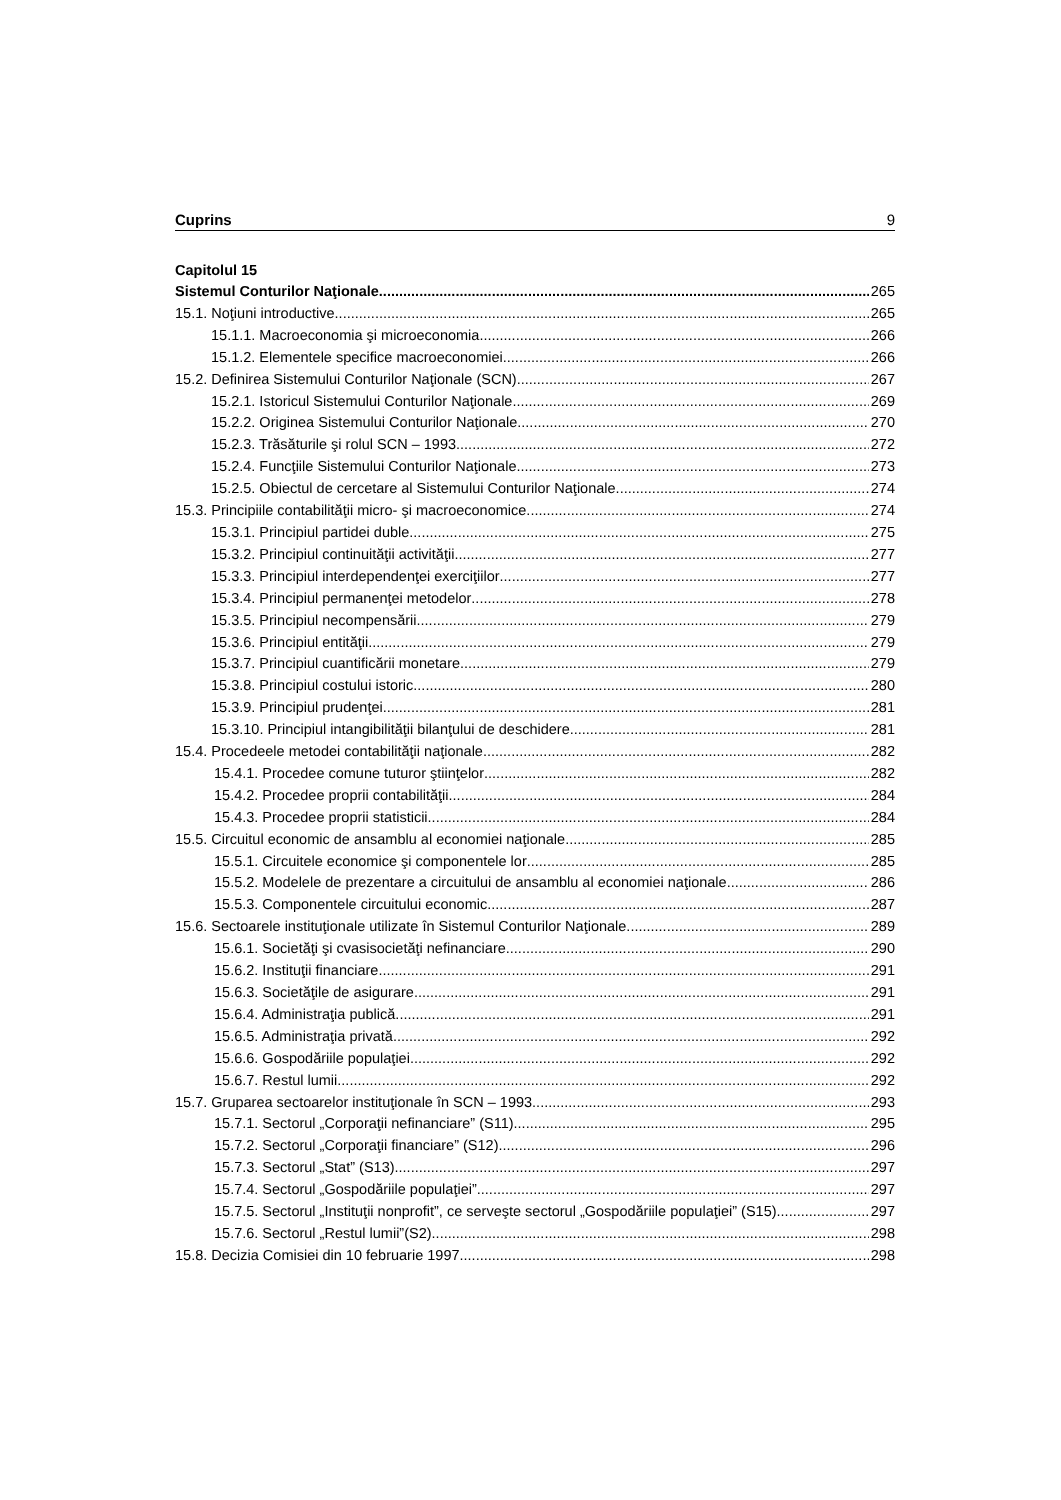Cuprins 9
Capitolul 15
Sistemul Conturilor Naţionale 265
15.1. Noţiuni introductive 265
15.1.1. Macroeconomia şi microeconomia 266
15.1.2. Elementele specifice macroeconomiei 266
15.2. Definirea Sistemului Conturilor Naţionale (SCN) 267
15.2.1. Istoricul Sistemului Conturilor Naţionale 269
15.2.2. Originea Sistemului Conturilor Naţionale 270
15.2.3. Trăsăturile şi rolul SCN – 1993 272
15.2.4. Funcţiile Sistemului Conturilor Naţionale 273
15.2.5. Obiectul de cercetare al Sistemului Conturilor Naţionale 274
15.3. Principiile contabilităţii micro- şi macroeconomice 274
15.3.1. Principiul partidei duble 275
15.3.2. Principiul continuităţii activităţii 277
15.3.3. Principiul interdependenţei exerciţiilor 277
15.3.4. Principiul permanenţei metodelor 278
15.3.5. Principiul necompensării 279
15.3.6. Principiul entităţii 279
15.3.7. Principiul cuantificării monetare 279
15.3.8. Principiul costului istoric 280
15.3.9. Principiul prudenţei 281
15.3.10. Principiul intangibilităţii bilanţului de deschidere 281
15.4. Procedeele metodei contabilităţii naţionale 282
15.4.1. Procedee comune tuturor ştiinţelor 282
15.4.2. Procedee proprii contabilităţii 284
15.4.3. Procedee proprii statisticii 284
15.5. Circuitul economic de ansamblu al economiei naţionale 285
15.5.1. Circuitele economice şi componentele lor 285
15.5.2. Modelele de prezentare a circuitului de ansamblu al economiei naţionale 286
15.5.3. Componentele circuitului economic 287
15.6. Sectoarele instituţionale utilizate în Sistemul Conturilor Naţionale 289
15.6.1. Societăţi şi cvasisocietăţi nefinanciare 290
15.6.2. Instituţii financiare 291
15.6.3. Societăţile de asigurare 291
15.6.4. Administraţia publică 291
15.6.5. Administraţia privată 292
15.6.6. Gospodăriile populaţiei 292
15.6.7. Restul lumii 292
15.7. Gruparea sectoarelor instituţionale în SCN – 1993 293
15.7.1. Sectorul „Corporaţii nefinanciare” (S11) 295
15.7.2. Sectorul „Corporaţii financiare” (S12) 296
15.7.3. Sectorul „Stat” (S13) 297
15.7.4. Sectorul „Gospodăriile populaţiei” 297
15.7.5. Sectorul „Instituţii nonprofit”, ce serveşte sectorul „Gospodăriile populaţiei” (S15) 297
15.7.6. Sectorul „Restul lumii”(S2) 298
15.8. Decizia Comisiei din 10 februarie 1997 298